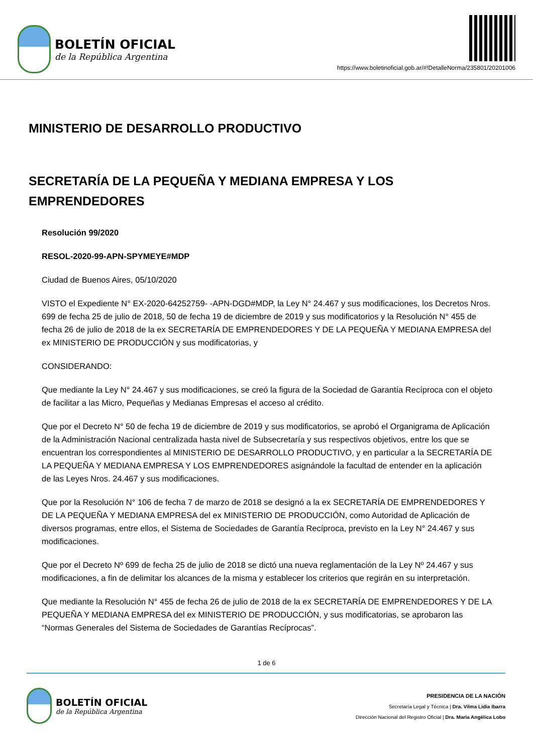BOLETÍN OFICIAL
de la República Argentina
https://www.boletinoficial.gob.ar/#!DetalleNorma/235801/20201006
MINISTERIO DE DESARROLLO PRODUCTIVO
SECRETARÍA DE LA PEQUEÑA Y MEDIANA EMPRESA Y LOS EMPRENDEDORES
Resolución 99/2020
RESOL-2020-99-APN-SPYMEYE#MDP
Ciudad de Buenos Aires, 05/10/2020
VISTO el Expediente N° EX-2020-64252759- -APN-DGD#MDP, la Ley N° 24.467 y sus modificaciones, los Decretos Nros. 699 de fecha 25 de julio de 2018, 50 de fecha 19 de diciembre de 2019 y sus modificatorios y la Resolución N° 455 de fecha 26 de julio de 2018 de la ex SECRETARÍA DE EMPRENDEDORES Y DE LA PEQUEÑA Y MEDIANA EMPRESA del ex MINISTERIO DE PRODUCCIÓN y sus modificatorias, y
CONSIDERANDO:
Que mediante la Ley N° 24.467 y sus modificaciones, se creó la figura de la Sociedad de Garantía Recíproca con el objeto de facilitar a las Micro, Pequeñas y Medianas Empresas el acceso al crédito.
Que por el Decreto N° 50 de fecha 19 de diciembre de 2019 y sus modificatorios, se aprobó el Organigrama de Aplicación de la Administración Nacional centralizada hasta nivel de Subsecretaría y sus respectivos objetivos, entre los que se encuentran los correspondientes al MINISTERIO DE DESARROLLO PRODUCTIVO, y en particular a la SECRETARÍA DE LA PEQUEÑA Y MEDIANA EMPRESA Y LOS EMPRENDEDORES asignándole la facultad de entender en la aplicación de las Leyes Nros. 24.467 y sus modificaciones.
Que por la Resolución N° 106 de fecha 7 de marzo de 2018 se designó a la ex SECRETARÍA DE EMPRENDEDORES Y DE LA PEQUEÑA Y MEDIANA EMPRESA del ex MINISTERIO DE PRODUCCIÓN, como Autoridad de Aplicación de diversos programas, entre ellos, el Sistema de Sociedades de Garantía Recíproca, previsto en la Ley N° 24.467 y sus modificaciones.
Que por el Decreto Nº 699 de fecha 25 de julio de 2018 se dictó una nueva reglamentación de la Ley Nº 24.467 y sus modificaciones, a fin de delimitar los alcances de la misma y establecer los criterios que regirán en su interpretación.
Que mediante la Resolución N° 455 de fecha 26 de julio de 2018 de la ex SECRETARÍA DE EMPRENDEDORES Y DE LA PEQUEÑA Y MEDIANA EMPRESA del ex MINISTERIO DE PRODUCCIÓN, y sus modificatorias, se aprobaron las “Normas Generales del Sistema de Sociedades de Garantías Recíprocas”.
1 de 6
BOLETÍN OFICIAL
de la República Argentina
PRESIDENCIA DE LA NACIÓN
Secretaría Legal y Técnica | Dra. Vilma Lidia Ibarra
Dirección Nacional del Registro Oficial | Dra. María Angélica Lobo